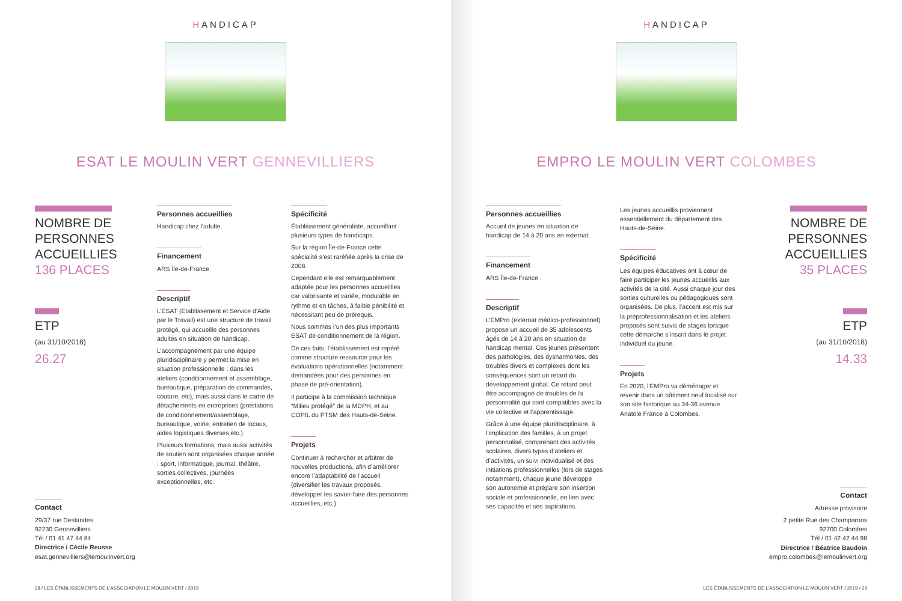HANDICAP
ESAT LE MOULIN VERT GENNEVILLIERS
NOMBRE DE PERSONNES ACCUEILLIES
136 PLACES
ETP
(au 31/10/2018)
26.27
Contact
29/37 rue Deslandes
92230 Gennevilliers
Tél / 01 41 47 44 84
Directrice / Cécile Reusse
esat.gennevilliers@lemoulinvert.org
Personnes accueillies
Handicap chez l’adulte.
Financement
ARS Île-de-France.
Descriptif
L’ESAT (Etablissement et Service d’Aide par le Travail) est une structure de travail protégé, qui accueille des personnes adultes en situation de handicap.
L’accompagnement par une équipe pluridisciplinaire y permet la mise en situation professionnelle : dans les ateliers (conditionnement et assemblage, bureautique, préparation de commandes, couture, etc), mais aussi dans le cadre de détachements en entreprises (prestations de conditionnement/assemblage, bureautique, voirie, entretien de locaux, aides logistiques diverses,etc.)
Plusieurs formations, mais aussi activités de soutien sont organisées chaque année : sport, informatique, journal, théâtre, sorties collectives, journées exceptionnelles, etc.
Spécificité
Établissement généraliste, accueillant plusieurs types de handicaps.
Sur la région Île-de-France cette spécialité s’est raréfiée après la crise de 2008.
Cependant elle est remarquablement adaptée pour les personnes accueillies car valorisante et variée, modulable en rythme et en tâches, à faible pénibilité et nécessitant peu de prérequis.
Nous sommes l’un des plus importants ESAT de conditionnement de la région.
De ces faits, l’établissement est repéré comme structure ressource pour les évaluations opérationnelles (notamment demandées pour des personnes en phase de pré-orientation).
Il participe à la commission technique “Milieu protégé” de la MDPH, et au COPIL du PTSM des Hauts-de-Seine.
Projets
Continuer à rechercher et arbitrer de nouvelles productions, afin d’améliorer encore l’adaptabilité de l’accueil (diversifier les travaux proposés, développer les savoir-faire des personnes accueillies, etc.)
28 / LES ÉTABLISSEMENTS DE L’ASSOCIATION LE MOULIN VERT / 2019
HANDICAP
EMPRO LE MOULIN VERT COLOMBES
Personnes accueillies
Accueil de jeunes en situation de handicap de 14 à 20 ans en externat.
Financement
ARS Île-de-France .
Descriptif
L’EMPro (externat médico-professionnel) propose un accueil de 35 adolescents âgés de 14 à 20 ans en situation de handicap mental. Ces jeunes présentent des pathologies, des dysharmonies, des troubles divers et complexes dont les conséquences sont un retard du développement global. Ce retard peut être accompagné de troubles de la personnalité qui sont compatibles avec la vie collective et l’apprentissage.
Grâce à une équipe pluridisciplinaire, à l’implication des familles, à un projet personnalisé, comprenant des activités scolaires, divers types d’ateliers et d’activités, un suivi individualisé et des initiations professionnelles (lors de stages notamment), chaque jeune développe son autonomie et prépare son insertion sociale et professionnelle, en lien avec ses capacités et ses aspirations.
Les jeunes accueillis proviennent essentiellement du département des Hauts-de-Seine.
Spécificité
Les équipes éducatives ont à cœur de faire participer les jeunes accueillis aux activités de la cité. Aussi chaque jour des sorties culturelles ou pédagogiques sont organisées. De plus, l’accent est mis sur la préprofessionnalisation et les ateliers proposés sont suivis de stages lorsque cette démarche s’inscrit dans le projet individuel du jeune.
Projets
En 2020, l’EMPro va déménager et revenir dans un bâtiment neuf localisé sur son site historique au 34-36 avenue Anatole France à Colombes.
NOMBRE DE PERSONNES ACCUEILLIES
35 PLACES
ETP
(au 31/10/2018)
14.33
Contact
Adresse provisoire
2 petite Rue des Champarons
92700 Colombes
Tél / 01 42 42 44 98
Directrice / Béatrice Baudoin
empro.colombes@lemoulinvert.org
LES ÉTABLISSEMENTS DE L’ASSOCIATION LE MOULIN VERT / 2019 / 29